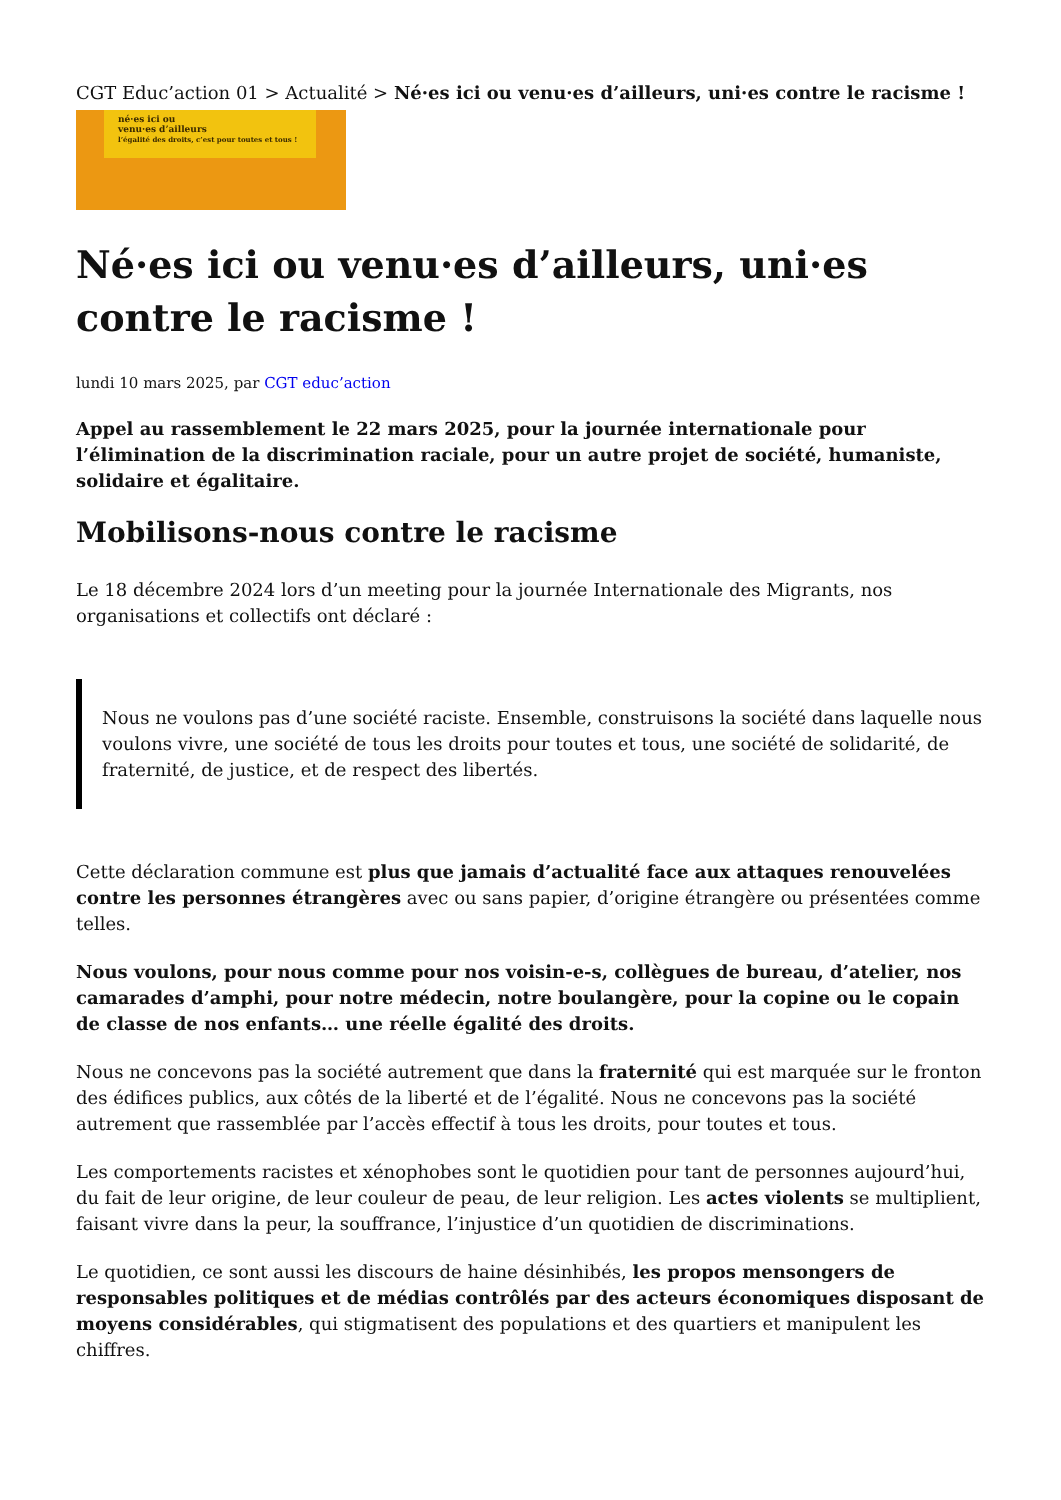CGT Educ’action 01 > Actualité > Né·es ici ou venu·es d’ailleurs, uni·es contre le racisme !
né·es ici ou
venu·es d’ailleurs
l’égalité des droits, c’est pour toutes et tous !
Né·es ici ou venu·es d’ailleurs, uni·es contre le racisme !
lundi 10 mars 2025, par CGT educ’action
Appel au rassemblement le 22 mars 2025, pour la journée internationale pour l’élimination de la discrimination raciale, pour un autre projet de société, humaniste, solidaire et égalitaire.
Mobilisons-nous contre le racisme
Le 18 décembre 2024 lors d’un meeting pour la journée Internationale des Migrants, nos organisations et collectifs ont déclaré :
Nous ne voulons pas d’une société raciste. Ensemble, construisons la société dans laquelle nous voulons vivre, une société de tous les droits pour toutes et tous, une société de solidarité, de fraternité, de justice, et de respect des libertés.
Cette déclaration commune est plus que jamais d’actualité face aux attaques renouvelées contre les personnes étrangères avec ou sans papier, d’origine étrangère ou présentées comme telles.
Nous voulons, pour nous comme pour nos voisin-e-s, collègues de bureau, d’atelier, nos camarades d’amphi, pour notre médecin, notre boulangère, pour la copine ou le copain de classe de nos enfants… une réelle égalité des droits.
Nous ne concevons pas la société autrement que dans la fraternité qui est marquée sur le fronton des édifices publics, aux côtés de la liberté et de l’égalité. Nous ne concevons pas la société autrement que rassemblée par l’accès effectif à tous les droits, pour toutes et tous.
Les comportements racistes et xénophobes sont le quotidien pour tant de personnes aujourd’hui, du fait de leur origine, de leur couleur de peau, de leur religion. Les actes violents se multiplient, faisant vivre dans la peur, la souffrance, l’injustice d’un quotidien de discriminations.
Le quotidien, ce sont aussi les discours de haine désinhibés, les propos mensongers de responsables politiques et de médias contrôlés par des acteurs économiques disposant de moyens considérables, qui stigmatisent des populations et des quartiers et manipulent les chiffres.